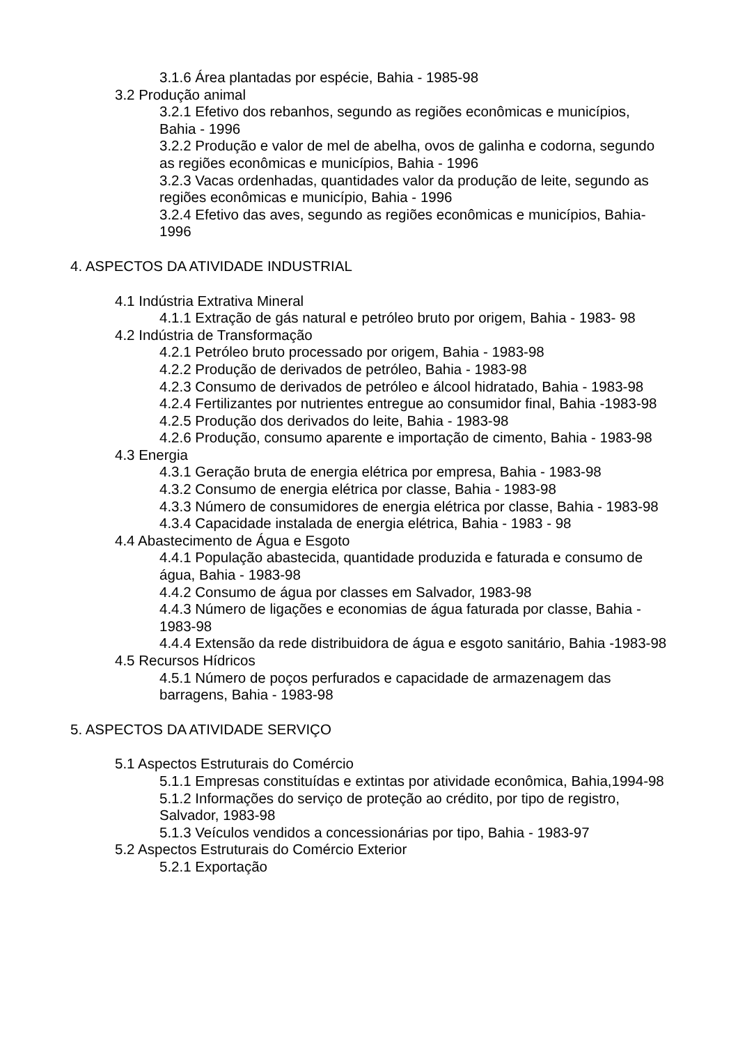3.1.6 Área plantadas por espécie, Bahia - 1985-98
3.2 Produção animal
3.2.1 Efetivo dos rebanhos, segundo as regiões econômicas e municípios, Bahia - 1996
3.2.2 Produção e valor de mel de abelha, ovos de galinha e codorna, segundo as regiões econômicas e municípios, Bahia - 1996
3.2.3 Vacas ordenhadas, quantidades valor da produção de leite, segundo as regiões econômicas e município, Bahia - 1996
3.2.4 Efetivo das aves, segundo as regiões econômicas e municípios, Bahia-1996
4. ASPECTOS DA ATIVIDADE INDUSTRIAL
4.1 Indústria Extrativa Mineral
4.1.1 Extração de gás natural e petróleo bruto por origem, Bahia - 1983- 98
4.2 Indústria de Transformação
4.2.1 Petróleo bruto processado por origem, Bahia - 1983-98
4.2.2 Produção de derivados de petróleo, Bahia - 1983-98
4.2.3 Consumo de derivados de petróleo e álcool hidratado, Bahia - 1983-98
4.2.4 Fertilizantes por nutrientes entregue ao consumidor final, Bahia -1983-98
4.2.5 Produção dos derivados do leite, Bahia - 1983-98
4.2.6 Produção, consumo aparente e importação de cimento, Bahia - 1983-98
4.3 Energia
4.3.1 Geração bruta de energia elétrica por empresa, Bahia - 1983-98
4.3.2 Consumo de energia elétrica por classe, Bahia - 1983-98
4.3.3 Número de consumidores de energia elétrica por classe, Bahia - 1983-98
4.3.4 Capacidade instalada de energia elétrica, Bahia - 1983 - 98
4.4 Abastecimento de Água e Esgoto
4.4.1 População abastecida, quantidade produzida e faturada e consumo de água, Bahia - 1983-98
4.4.2 Consumo de água por classes em Salvador, 1983-98
4.4.3 Número de ligações e economias de água faturada por classe, Bahia - 1983-98
4.4.4 Extensão da rede distribuidora de água e esgoto sanitário, Bahia -1983-98
4.5 Recursos Hídricos
4.5.1 Número de poços perfurados e capacidade de armazenagem das barragens, Bahia - 1983-98
5. ASPECTOS DA ATIVIDADE SERVIÇO
5.1 Aspectos Estruturais do Comércio
5.1.1 Empresas constituídas e extintas por atividade econômica, Bahia,1994-98
5.1.2 Informações do serviço de proteção ao crédito, por tipo de registro, Salvador, 1983-98
5.1.3 Veículos vendidos a concessionárias por tipo, Bahia - 1983-97
5.2 Aspectos Estruturais do Comércio Exterior
5.2.1 Exportação